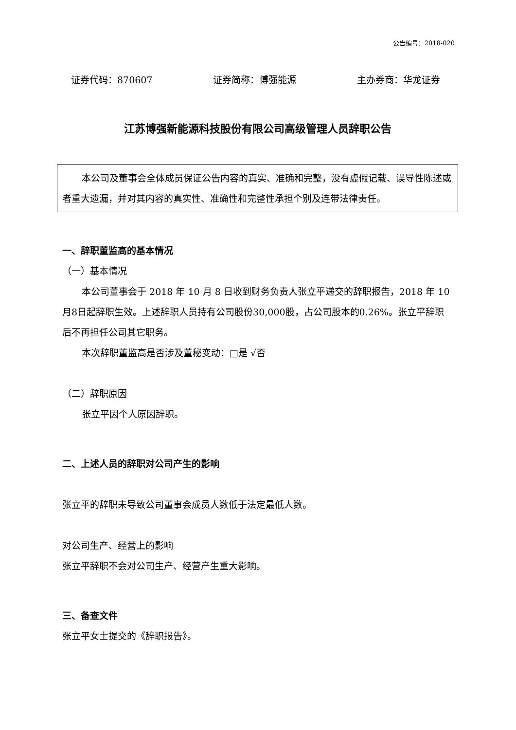公告编号：2018-020
证券代码：870607 证券简称：博强能源 主办券商：华龙证券
江苏博强新能源科技股份有限公司高级管理人员辞职公告
本公司及董事会全体成员保证公告内容的真实、准确和完整，没有虚假记载、误导性陈述或者重大遗漏，并对其内容的真实性、准确性和完整性承担个别及连带法律责任。
一、辞职董监高的基本情况
（一）基本情况
本公司董事会于 2018 年 10 月 8 日收到财务负责人张立平递交的辞职报告，2018 年 10月8日起辞职生效。上述辞职人员持有公司股份30,000股，占公司股本的0.26%。张立平辞职后不再担任公司其它职务。
本次辞职董监高是否涉及董秘变动：□是 √否
（二）辞职原因
张立平因个人原因辞职。
二、上述人员的辞职对公司产生的影响
张立平的辞职未导致公司董事会成员人数低于法定最低人数。
对公司生产、经营上的影响
张立平辞职不会对公司生产、经营产生重大影响。
三、备查文件
张立平女士提交的《辞职报告》。